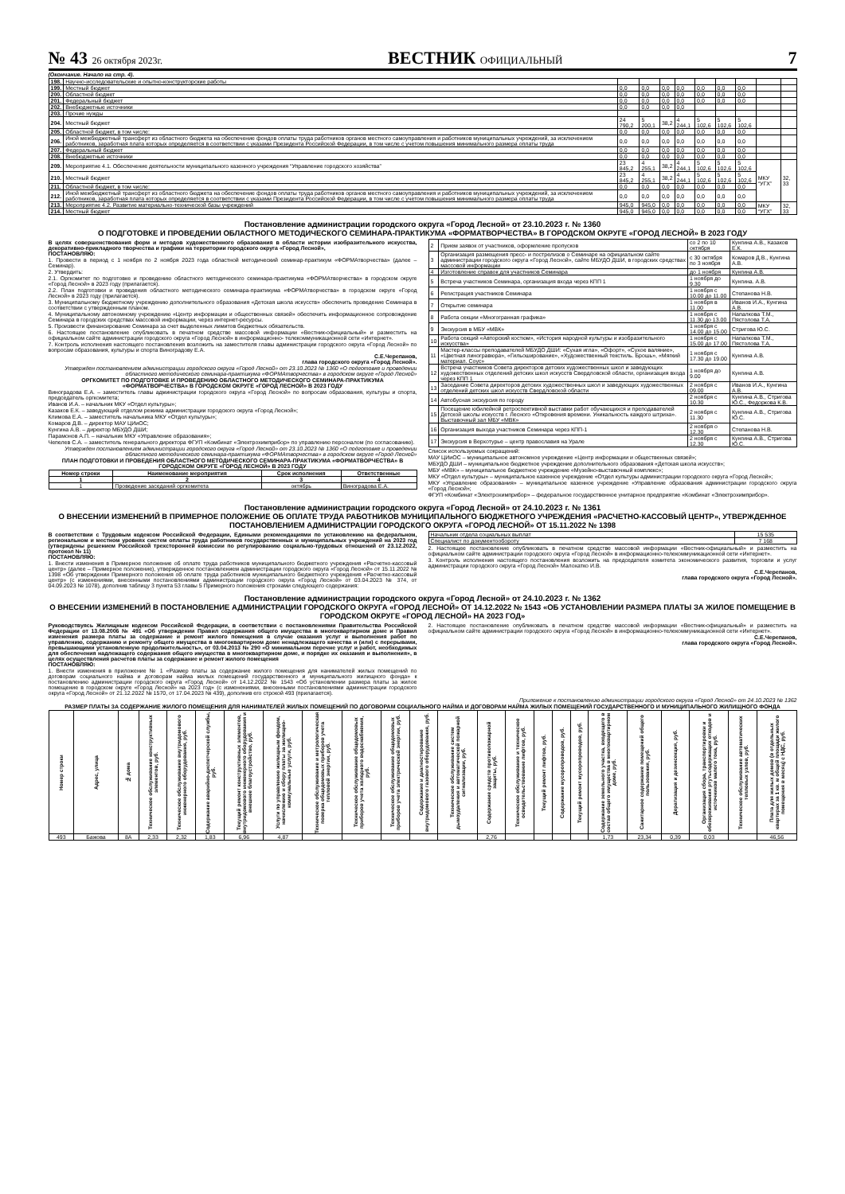№ 43 26 октября 2023г. ВЕСТНИК ОФИЦИАЛЬНЫЙ 7
(Окончание. Начало на стр. 4).
| 198. | Научно-исследовательские и опытно-конструкторские работы | | | | | | | | | |
| 199. | Местный бюджет | 0,0 | 0,0 | 0,0 | 0,0 | 0,0 | 0,0 | 0,0 | | |
| 200. | Областной бюджет | 0,0 | 0,0 | 0,0 | 0,0 | 0,0 | 0,0 | 0,0 | | |
| 201. | Федеральный бюджет | 0,0 | 0,0 | 0,0 | 0,0 | 0,0 | 0,0 | 0,0 | | |
| 202. | Внебюджетные источники | 0,0 | 0,0 | 0,0 | 0,0 | | | | | |
| 203. | Прочие нужды | | | | | | | | | |
| 204. | Местный бюджет | 24 790,2 | 5 200,1 | 38,2 | 4 244,1 | 5 102,6 | 5 102,6 | 5 102,6 | | |
| 205. | Областной бюджет, в том числе: | 0,0 | 0,0 | 0,0 | 0,0 | 0,0 | 0,0 | 0,0 | | |
| 206. | Иной межбюджетный трансферт из областного бюджета на обеспечение фондов оплаты труда работников органов местного самоуправления и работников муниципальных учреждений, за исключением работников, заработная плата которых определяется в соответствии с указами Президента Российской Федерации, в том числе с учетом повышения минимального размера оплаты труда | 0,0 | 0,0 | 0,0 | 0,0 | 0,0 | 0,0 | 0,0 | | |
| 207. | Федеральный бюджет | 0,0 | 0,0 | 0,0 | 0,0 | 0,0 | 0,0 | 0,0 | | |
| 208. | Внебюджетные источники | 0,0 | 0,0 | 0,0 | 0,0 | 0,0 | 0,0 | 0,0 | | |
| 209. | Мероприятие 4.1. Обеспечение деятельности муниципального казенного учреждения “Управление городского хозяйства” | 23 845,2 | 4 255,1 | 38,2 | 4 244,1 | 5 102,6 | 5 102,6 | 5 102,6 | МКУ “УГХ” | 32, 33 |
| 210. | Местный бюджет | 23 845,2 | 4 255,1 | 38,2 | 4 244,1 | 5 102,6 | 5 102,6 | 5 102,6 | | |
| 211. | Областной бюджет, в том числе: | 0,0 | 0,0 | 0,0 | 0,0 | 0,0 | 0,0 | 0,0 | | |
| 212. | Иной межбюджетный трансферт из областного бюджета на обеспечение фондов оплаты труда работников органов местного самоуправления и работников муниципальных учреждений, за исключением работников, заработная плата которых определяется в соответствии с указами Президента Российской Федерации, в том числе с учетом повышения минимального размера оплаты труда | 0,0 | 0,0 | 0,0 | 0,0 | 0,0 | 0,0 | 0,0 | | |
| 213. | Мероприятие 4.2. Развитие материально-технической базы учреждений | 945,0 | 945,0 | 0,0 | 0,0 | 0,0 | 0,0 | 0,0 | МКУ “УГХ” | 32, 33 |
| 214. | Местный бюджет | 945,0 | 945,0 | 0,0 | 0,0 | 0,0 | 0,0 | 0,0 | | |
Постановление администрации городского округа «Город Лесной» от 23.10.2023 г. № 1360
О ПОДГОТОВКЕ И ПРОВЕДЕНИИ ОБЛАСТНОГО МЕТОДИЧЕСКОГО СЕМИНАРА-ПРАКТИКУМА «ФОРМАТВОРЧЕСТВА» В ГОРОДСКОМ ОКРУГЕ «ГОРОД ЛЕСНОЙ» В 2023 ГОДУ
В целях совершенствования форм и методов художественного образования в области истории изобразительного искусства, декоративно-прикладного творчества и графики на территории городского округа «Город Лесной»,
ПОСТАНОВЛЯЮ:
1. Провести в период с 1 ноября по 2 ноября 2023 года областной методический семинар-практикум «ФОРМАтворчества» (далее – Семинар).
2. Утвердить:
2.1. Оргкомитет по подготовке и проведению областного методического семинара-практикума «ФОРМАтворчества» в городском округе «Город Лесной» в 2023 году (прилагается).
2.2. План подготовки и проведения областного методического семинара-практикума «ФОРМАтворчества» в городском округе «Город Лесной» в 2023 году (прилагается).
3. Муниципальному бюджетному учреждению дополнительного образования «Детская школа искусств» обеспечить проведение Семинара в соответствии с утвержденным планом.
4. Муниципальному автономному учреждению «Центр информации и общественных связей» обеспечить информационное сопровождение Семинара в городских средствах массовой информации, через интернет-ресурсы.
5. Произвести финансирование Семинара за счет выделенных лимитов бюджетных обязательств.
6. Настоящее постановление опубликовать в печатном средстве массовой информации «Вестник-официальный» и разместить на официальном сайте администрации городского округа «Город Лесной» в информационно- телекоммуникационной сети «Интернет».
7. Контроль исполнения настоящего постановления возложить на заместителя главы администрации городского округа «Город Лесной» по вопросам образования, культуры и спорта Виноградову Е.А.
С.Е.Черепанов,
глава городского округа «Город Лесной».
Утвержден постановлением администрации городского округа «Город Лесной» от 23.10.2023 № 1360 «О подготовке и проведении областного методического семинара-практикума «ФОРМАтворчества» в городском округе «Город Лесной»
ОРГКОМИТЕТ ПО ПОДГОТОВКЕ И ПРОВЕДЕНИЮ ОБЛАСТНОГО МЕТОДИЧЕСКОГО СЕМИНАРА-ПРАКТИКУМА «ФОРМАТВОРЧЕСТВА» В ГОРОДСКОМ ОКРУГЕ «ГОРОД ЛЕСНОЙ» В 2023 ГОДУ
Виноградова Е.А. – заместитель главы администрации городского округа «Город Лесной» по вопросам образования, культуры и спорта, председатель оргкомитета;
Иванов И.А. – начальник МКУ «Отдел культуры»;
Казаков Е.К. – заведующий отделом режима администрации городского округа «Город Лесной»;
Климова Е.А. – заместитель начальника МКУ «Отдел культуры»;
Комаров Д.В. – директор МАУ ЦИиОС;
Кунгина А.В. – директор МБУДО ДШИ;
Парамонов А.П. – начальник МКУ «Управление образования»;
Чепелев С.А. – заместитель генерального директора ФГУП «Комбинат «Электрохимприбор» по управлению персоналом (по согласованию).
Утвержден постановлением администрации городского округа «Город Лесной» от 23.10.2023 № 1360 «О подготовке и проведении областного методического семинара-практикума «ФОРМАтворчества» в городском округе «Город Лесной»
ПЛАН ПОДГОТОВКИ И ПРОВЕДЕНИЯ ОБЛАСТНОГО МЕТОДИЧЕСКОГО СЕМИНАРА-ПРАКТИКУМА «ФОРМАТВОРЧЕСТВА» В ГОРОДСКОМ ОКРУГЕ «ГОРОД ЛЕСНОЙ» В 2023 ГОДУ
| Номер строки | Наименование мероприятия | Срок исполнения | Ответственные |
| --- | --- | --- | --- |
| 1 | 2 | 3 | 4 |
| 1 | Проведение заседаний оргкомитета | октябрь | Виноградова Е.А. |
| 2 | Прием заявок от участников, оформление пропусков | со 2 по 10 октября | Кунгина А.В., Казаков Е.К. |
| 3 | Организация размещения пресс- и пострелизов о Семинаре на официальном сайте администрации городского округа «Город Лесной», сайте МБУДО ДШИ, в городских средствах массовой информации | с 30 октября по 3 ноября | Комаров Д.В., Кунгина А.В. |
| 4 | Изготовление справок для участников Семинара | до 1 ноября | Кунгина А.В. |
| 5 | Встреча участников Семинара, организация входа через КПП 1 | 1 ноября до 9.30 | Кунгина. А.В. |
| 6 | Регистрация участников Семинара | 1 ноября с 10.00 до 11.00 | Степанова Н.В. |
| 7 | Открытие семинара | 1 ноября в 11.00 | Иванов И.А., Кунгина А.В. |
| 8 | Работа секции «Многогранная графика» | 1 ноября с 11.30 до 13.00 | Напалкова Т.М., Пястолова Т.А. |
| 9 | Экскурсия в МБУ «МВК» | 1 ноября с 14.00 до 15.00 | Стригова Ю.С. |
| 10 | Работа секций «Авторский костюм», «История народной культуры и изобразительного искусства» | 1 ноября с 15.00 до 17.00 | Напалкова Т.М., Пястолова Т.А. |
| 11 | Мастер-классы преподавателей МБУДО ДШИ: «Сухая игла», «Офорт», «Сухое валяние», «Цветная линогравюра», «Гильоширование», «Художественный текстиль. Брошь», «Мягкий материал. Соус» | 1 ноября с 17.30 до 19.00 | Кунгина А.В. |
| 12 | Встреча участников Совета директоров детских художественных школ и заведующих художественных отделений детских школ искусств Свердловской области, организация входа через КПП 1 | 1 ноября до 9.00 | Кунгина А.В. |
| 13 | Заседание Совета директоров детских художественных школ и заведующих художественных отделений детских школ искусств Свердловской области | 2 ноября с 09.00 | Иванов И.А., Кунгина А.В. |
| 14 | Автобусная экскурсия по городу | 2 ноября с 10.30 | Кунгина А.В., Стригова Ю.С., Федоркова К.В. |
| 15 | Посещение юбилейной ретроспективной выставки работ обучающихся и преподавателей Детской школы искусств г. Лесного «Откровения времени. Уникальность каждого штриха». Выставочный зал МБУ «МВК» | 2 ноября с 11.30 | Кунгина А.В., Стригова Ю.С. |
| 16 | Организация выхода участников Семинара через КПП-1 | 2 ноября о 12.30 | Степанова Н.В. |
| 17 | Экскурсия в Верхотурье – центр православия на Урале | 2 ноября с 12.30 | Кунгина А.В., Стригова Ю.С. |
Список используемых сокращений:
МАУ ЦИиОС – муниципальное автономное учреждение «Центр информации и общественных связей»;
МБУДО ДШИ – муниципальное бюджетное учреждение дополнительного образования «Детская школа искусств»;
МБУ «МВК» – муниципальное бюджетное учреждение «Музейно-выставочный комплекс»;
МКУ «Отдел культуры» – муниципальное казенное учреждение «Отдел культуры администрации городского округа «Город Лесной»;
МКУ «Управление образования» – муниципальное казенное учреждение «Управление образования администрации городского округа «Город Лесной»;
ФГУП «Комбинат «Электрохимприбор» – федеральное государственное унитарное предприятие «Комбинат «Электрохимприбор».
Постановление администрации городского округа «Город Лесной» от 24.10.2023 г. № 1361
О ВНЕСЕНИИ ИЗМЕНЕНИЙ В ПРИМЕРНОЕ ПОЛОЖЕНИЕ ОБ ОПЛАТЕ ТРУДА РАБОТНИКОВ МУНИЦИПАЛЬНОГО БЮДЖЕТНОГО УЧРЕЖДЕНИЯ «РАСЧЕТНО-КАССОВЫЙ ЦЕНТР», УТВЕРЖДЕННОЕ ПОСТАНОВЛЕНИЕМ АДМИНИСТРАЦИИ ГОРОДСКОГО ОКРУГА «ГОРОД ЛЕСНОЙ» ОТ 15.11.2022 № 1398
В соответствии с Трудовым кодексом Российской Федерации, Едиными рекомендациями по установлению на федеральном, региональном и местном уровнях систем оплаты труда работников государственных и муниципальных учреждений на 2023 год (утверждены решением Российской трехсторонней комиссии по регулированию социально-трудовых отношений от 23.12.2022, протокол № 11)
ПОСТАНОВЛЯЮ:
1. Внести изменения в Примерное положение об оплате труда работников муниципального бюджетного учреждения «Расчетно-кассовый центр» (далее – Примерное положение), утвержденное постановлением администрации городского округа «Город Лесной» от 15.11.2022 № 1398 «Об утверждении Примерного положения об оплате труда работников муниципального бюджетного учреждения «Расчетно-кассовый центр» (с изменениями, внесенными постановлениями администрации городского округа «Город Лесной» от 03.04.2023 № 374, от 04.09.2023 № 1078), дополнив таблицу 3 пункта 53 главы 5 Примерного положения строками следующего содержания:
| Начальник отдела социальных выплат | 15 535 |
| Специалист по документообороту | 7 168 |
2. Настоящее постановление опубликовать в печатном средстве массовой информации «Вестник-официальный» и разместить на официальном сайте администрации городского округа «Город Лесной» в информационно-телекоммуникационной сети «Интернет».
3. Контроль исполнения настоящего постановления возложить на председателя комитета экономического развития, торговли и услуг администрации городского округа «Город Лесной» Малохатко И.В.
С.Е.Черепанов,
глава городского округа «Город Лесной».
Постановление администрации городского округа «Город Лесной» от 24.10.2023 г. № 1362
О ВНЕСЕНИИ ИЗМЕНЕНИЙ В ПОСТАНОВЛЕНИЕ АДМИНИСТРАЦИИ ГОРОДСКОГО ОКРУГА «ГОРОД ЛЕСНОЙ» ОТ 14.12.2022 № 1543 «ОБ УСТАНОВЛЕНИИ РАЗМЕРА ПЛАТЫ ЗА ЖИЛОЕ ПОМЕЩЕНИЕ В ГОРОДСКОМ ОКРУГЕ «ГОРОД ЛЕСНОЙ» НА 2023 ГОД»
Руководствуясь Жилищным кодексом Российской Федерации, в соответствии с постановлениями Правительства Российской Федерации от 13.08.2006 № 491 «Об утверждении Правил содержания общего имущества в многоквартирном доме и Правил изменения размера платы за содержание и ремонт жилого помещения в случае оказания услуг и выполнения работ по управлению, содержанию и ремонту общего имущества в многоквартирном доме ненадлежащего качества и (или) с перерывами, превышающими установленную продолжительность», от 03.04.2013 № 290 «О минимальном перечне услуг и работ, необходимых для обеспечения надлежащего содержания общего имущества в многоквартирном доме, и порядке их оказания и выполнения», в целях осуществления расчетов платы за содержание и ремонт жилого помещения
ПОСТАНОВЛЯЮ:
1. Внести изменения в приложение № 1 «Размер платы за содержание жилого помещения для нанимателей жилых помещений по договорам социального найма и договорам найма жилых помещений государственного и муниципального жилищного фонда» к постановлению администрации городского округа «Город Лесной» от 14.12.2022 № 1543 «Об установлении размера платы за жилое помещение в городском округе «Город Лесной» на 2023 год» (с изменениями, внесенными постановлениями администрации городского округа «Город Лесной» от 21.12.2022 № 1570, от 17.04.2023 № 439), дополнив его строкой 493 (прилагается).
2. Настоящее постановление опубликовать в печатном средстве массовой информации «Вестник-официальный» и разместить на официальном сайте администрации городского округа «Город Лесной» в информационно-телекоммуникационной сети «Интернет».
С.Е.Черепанов,
глава городского округа «Город Лесной».
Приложение к постановлению администрации городского округа «Город Лесной» от 24.10.2023 № 1362
РАЗМЕР ПЛАТЫ ЗА СОДЕРЖАНИЕ ЖИЛОГО ПОМЕЩЕНИЯ ДЛЯ НАНИМАТЕЛЕЙ ЖИЛЫХ ПОМЕЩЕНИЙ ПО ДОГОВОРАМ СОЦИАЛЬНОГО НАЙМА И ДОГОВОРАМ НАЙМА ЖИЛЫХ ПОМЕЩЕНИЙ ГОСУДАРСТВЕННОГО И МУНИЦИПАЛЬНОГО ЖИЛИЩНОГО ФОНДА
| Номер строки | Адрес, улица | № дома | Техническое обслуживание конструктивных элементов, руб. | Техническое обслуживание внутридомового инженерного оборудования, руб. | Содержание аварийно-диспетчерской службы, руб. | Текущий ремонт конструктивных элементов, внутридомового инженерного оборудования и внешнее благоустройство, руб. | Услуги по управлению жилищным фондом, начислению и сбору платы за жилищно-коммунальные услуги, руб. | Техническое обслуживание и метрологическая поверка общедомовых приборов учета тепловой энергии, руб. | Техническое обслуживание общедомовых приборов учета холодного водоснабжения, руб. | Техническое обслуживание общедомовых приборов учета электрической энергии, руб. | Содержание и диагностирование внутридомового газового оборудования, руб. | Техническое обслуживание систем дымоудаления и автоматической пожарной сигнализации, руб. | Содержание средств противопожарной защиты, руб. | Техническое обслуживание и техническое освидетельствование лифтов, руб. | Текущий ремонт лифтов, руб. | Содержание мусоропроводов, руб. | Текущий ремонт мусоропроводов, руб. | Содержание земельного участка, входящего в состав общего имущества в многоквартирном доме, руб. | Санитарное содержание помещений общего пользования, руб. | Дератизация и дезинсекция, руб. | Организация сбора, транспортировки и обезвреживания ртутьсодержащих отходов и источников малого тока, руб. | Техническое обслуживание автоматических тепловых узлов, руб. | Плата для жилых домов (в отдельных квартирах за 1 кв. м общей площади жилого помещения в месяц) с НДС, руб. |
| --- | --- | --- | --- | --- | --- | --- | --- | --- | --- | --- | --- | --- | --- | --- | --- | --- | --- | --- | --- | --- | --- | --- | --- |
| 493 | Бажова | 8А | 2,33 | 2,32 | 1,83 | 6,96 | 4,87 | | | | | | 2,76 | | | | | 1,73 | 23,34 | 0,39 | 0,03 | | 46,56 |